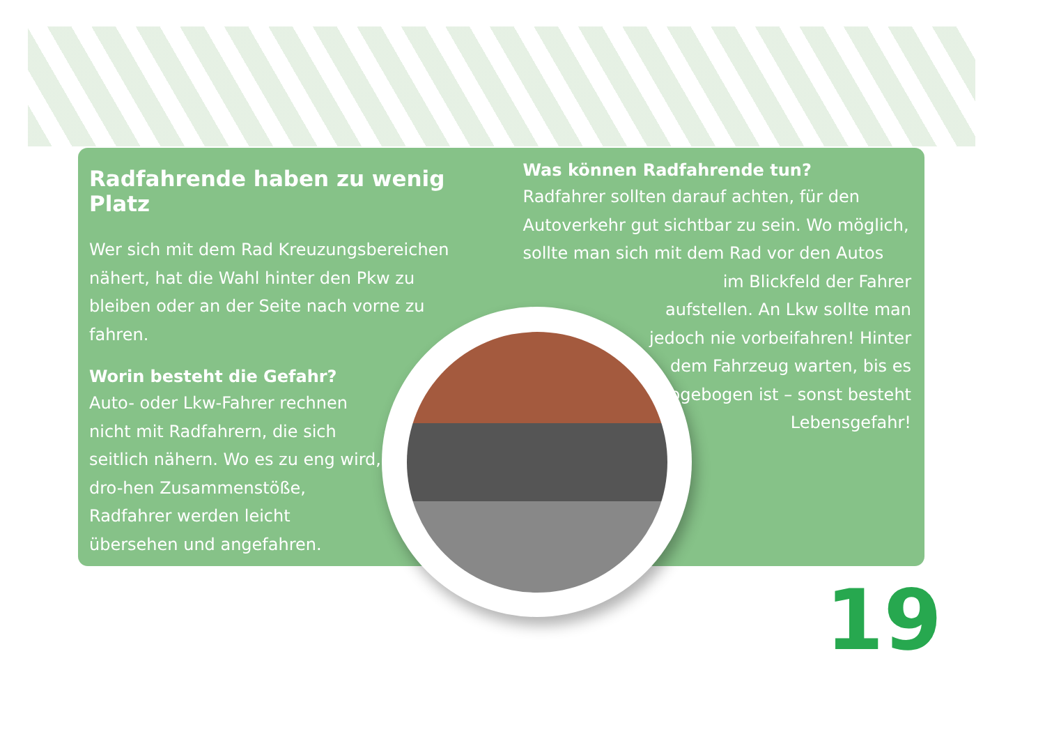Radfahrende haben zu wenig Platz
Wer sich mit dem Rad Kreuzungsbereichen nähert, hat die Wahl hinter den Pkw zu bleiben oder an der Seite nach vorne zu fahren.
Worin besteht die Gefahr?
Auto- oder Lkw-Fahrer rechnen nicht mit Radfahrern, die sich seitlich nähern. Wo es zu eng wird, dro-hen Zusammenstöße, Radfahrer werden leicht übersehen und angefahren.
Was können Radfahrende tun?
Radfahrer sollten darauf achten, für den Autoverkehr gut sichtbar zu sein. Wo möglich, sollte man sich mit dem Rad vor den Autos
im Blickfeld der Fahrer aufstellen. An Lkw sollte man jedoch nie vorbeifahren! Hinter dem Fahrzeug warten, bis es abgebogen ist – sonst besteht Lebensgefahr!
19